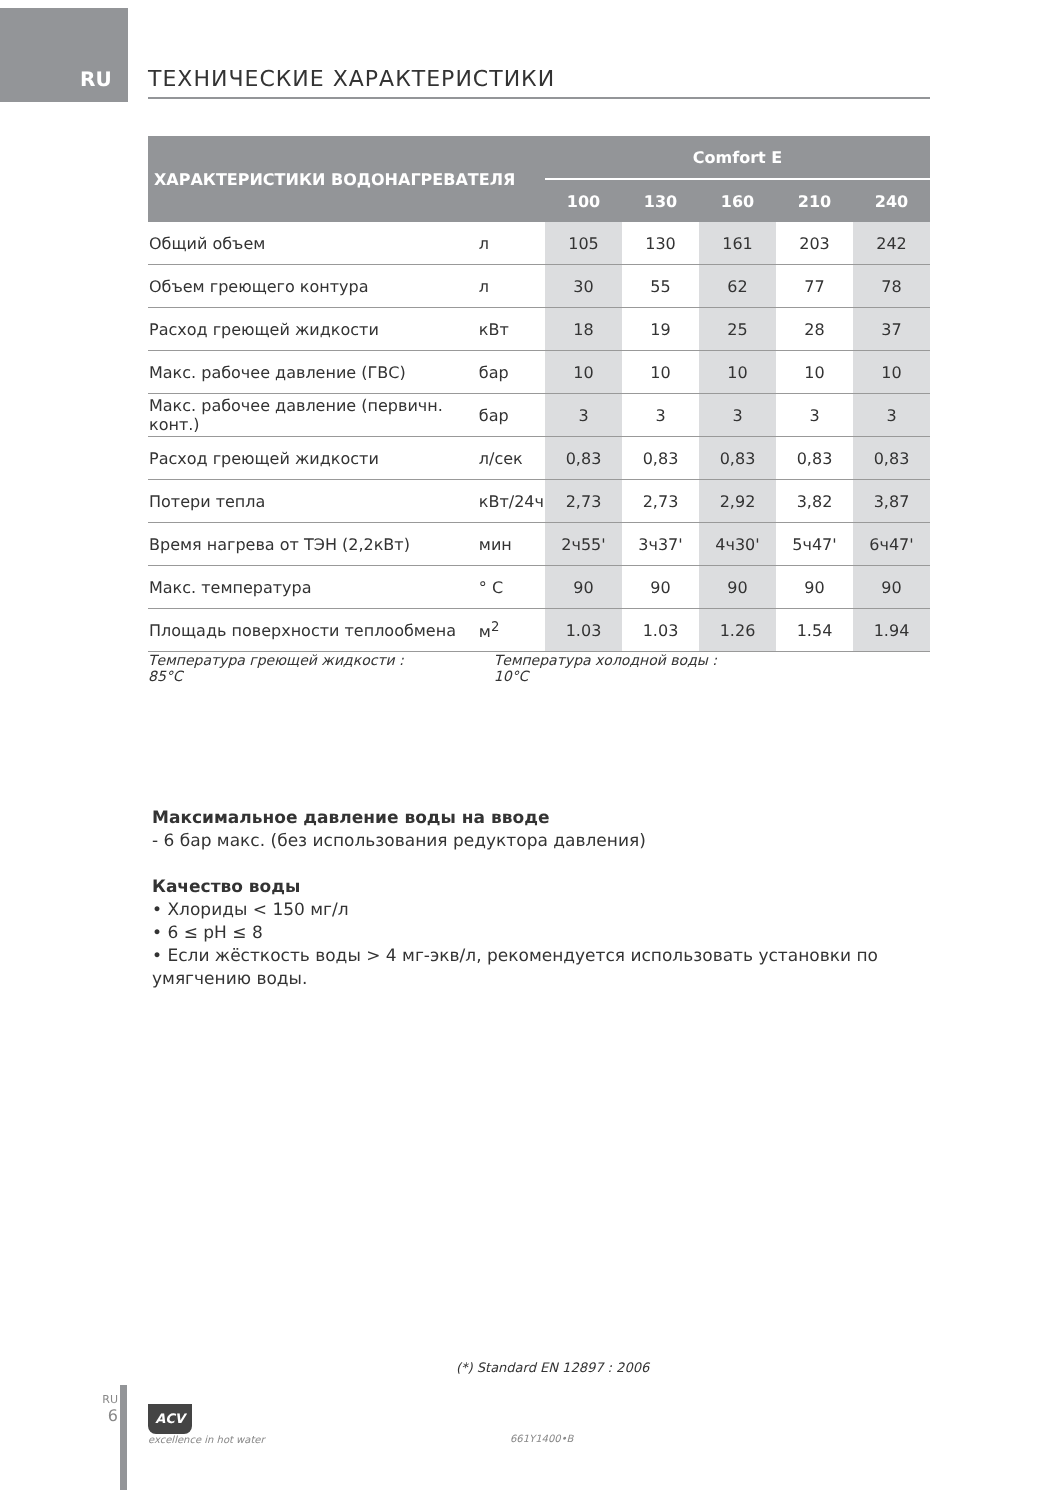RU ТЕХНИЧЕСКИЕ ХАРАКТЕРИСТИКИ
| ХАРАКТЕРИСТИКИ ВОДОНАГРЕВАТЕЛЯ | | Comfort E | | | | |
| --- | --- | --- | --- | --- | --- | --- |
| | | 100 | 130 | 160 | 210 | 240 |
| Общий объем | л | 105 | 130 | 161 | 203 | 242 |
| Объем греющего контура | л | 30 | 55 | 62 | 77 | 78 |
| Расход греющей жидкости | кВт | 18 | 19 | 25 | 28 | 37 |
| Макс. рабочее давление (ГВС) | бар | 10 | 10 | 10 | 10 | 10 |
| Макс. рабочее давление (первичн. конт.) | бар | 3 | 3 | 3 | 3 | 3 |
| Расход греющей жидкости | л/сек | 0,83 | 0,83 | 0,83 | 0,83 | 0,83 |
| Потери тепла | кВт/24ч | 2,73 | 2,73 | 2,92 | 3,82 | 3,87 |
| Время нагрева от ТЭН (2,2кВт) | мин | 2ч55' | 3ч37' | 4ч30' | 5ч47' | 6ч47' |
| Макс. температура | ° C | 90 | 90 | 90 | 90 | 90 |
| Площадь поверхности теплообмена | м<sup>2</sup> | 1.03 | 1.03 | 1.26 | 1.54 | 1.94 |
Температура греющей жидкости : 85°C Температура холодной воды : 10°C
Максимальное давление воды на вводе
- 6 бар макс. (без использования редуктора давления)
Качество воды
• Хлориды < 150 мг/л
• 6 ≤ pH ≤ 8
• Если жёсткость воды > 4 мг-экв/л, рекомендуется использовать установки по умягчению воды.
(*) Standard EN 12897 : 2006
RU
6
ACV
excellence in hot water
661Y1400•B